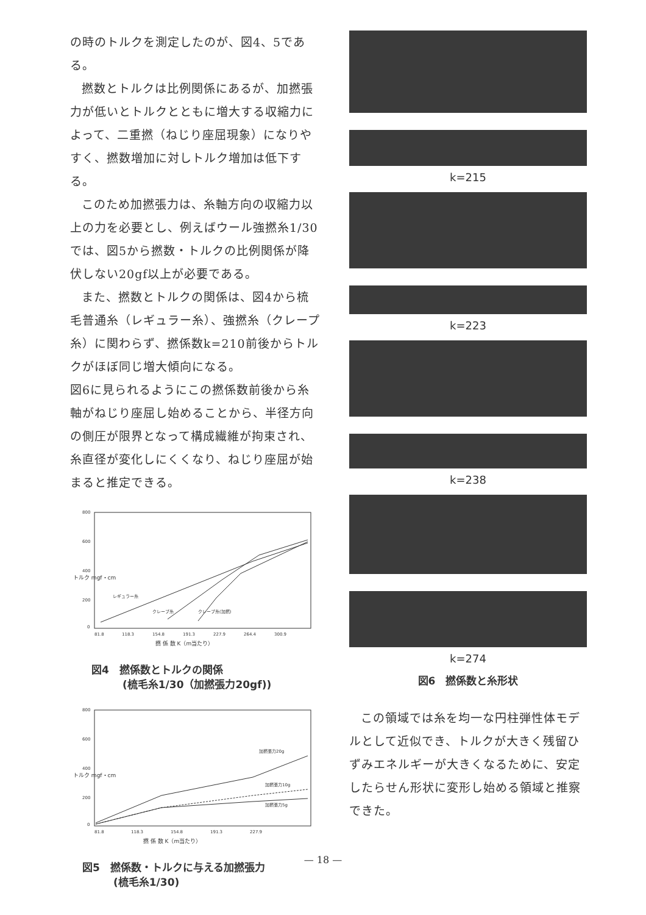の時のトルクを測定したのが、図4、5である。
撚数とトルクは比例関係にあるが、加撚張力が低いとトルクとともに増大する収縮力によって、二重撚（ねじり座屈現象）になりやすく、撚数増加に対しトルク増加は低下する。
このため加撚張力は、糸軸方向の収縮力以上の力を必要とし、例えばウール強撚糸1/30では、図5から撚数・トルクの比例関係が降伏しない20gf以上が必要である。
また、撚数とトルクの関係は、図4から梳毛普通糸（レギュラー糸）、強撚糸（クレープ糸）に関わらず、撚係数k=210前後からトルクがほぼ同じ増大傾向になる。
図6に見られるようにこの撚係数前後から糸軸がねじり座屈し始めることから、半径方向の側圧が限界となって構成繊維が拘束され、糸直径が変化しにくくなり、ねじり座屈が始まると推定できる。
800
600
400
200
0
トルク mgf・cm
レギュラー糸
クレープ糸
クレープ糸(加撚)
81.8
118.3
154.8
191.3
227.9
264.4
300.9
撚 係 数 K（m当たり）
図4　撚係数とトルクの関係
　　　(梳毛糸1/30（加撚張力20gf))
800
600
400
200
0
トルク mgf・cm
加撚張力20g
加撚張力10g
加撚張力5g
81.8
118.3
154.8
191.3
227.9
撚 係 数 K（m当たり）
図5　撚係数・トルクに与える加撚張力
　　　(梳毛糸1/30)
k=215
k=223
k=238
k=274
図6　撚係数と糸形状
この領域では糸を均一な円柱弾性体モデルとして近似でき、トルクが大きく残留ひずみエネルギーが大きくなるために、安定したらせん形状に変形し始める領域と推察できた。
— 18 —